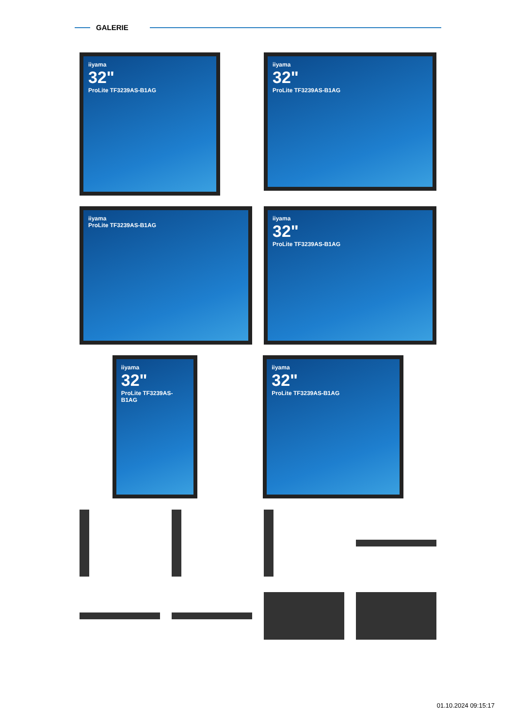GALERIE
iiyama
32"
ProLite TF3239AS-B1AG
iiyama
32"
ProLite TF3239AS-B1AG
iiyama ProLite TF3239AS-B1AG iiyama
32"
ProLite TF3239AS-B1AG
iiyama
32"
ProLite TF3239AS-B1AG
iiyama
32"
ProLite TF3239AS-B1AG
01.10.2024 09:15:17